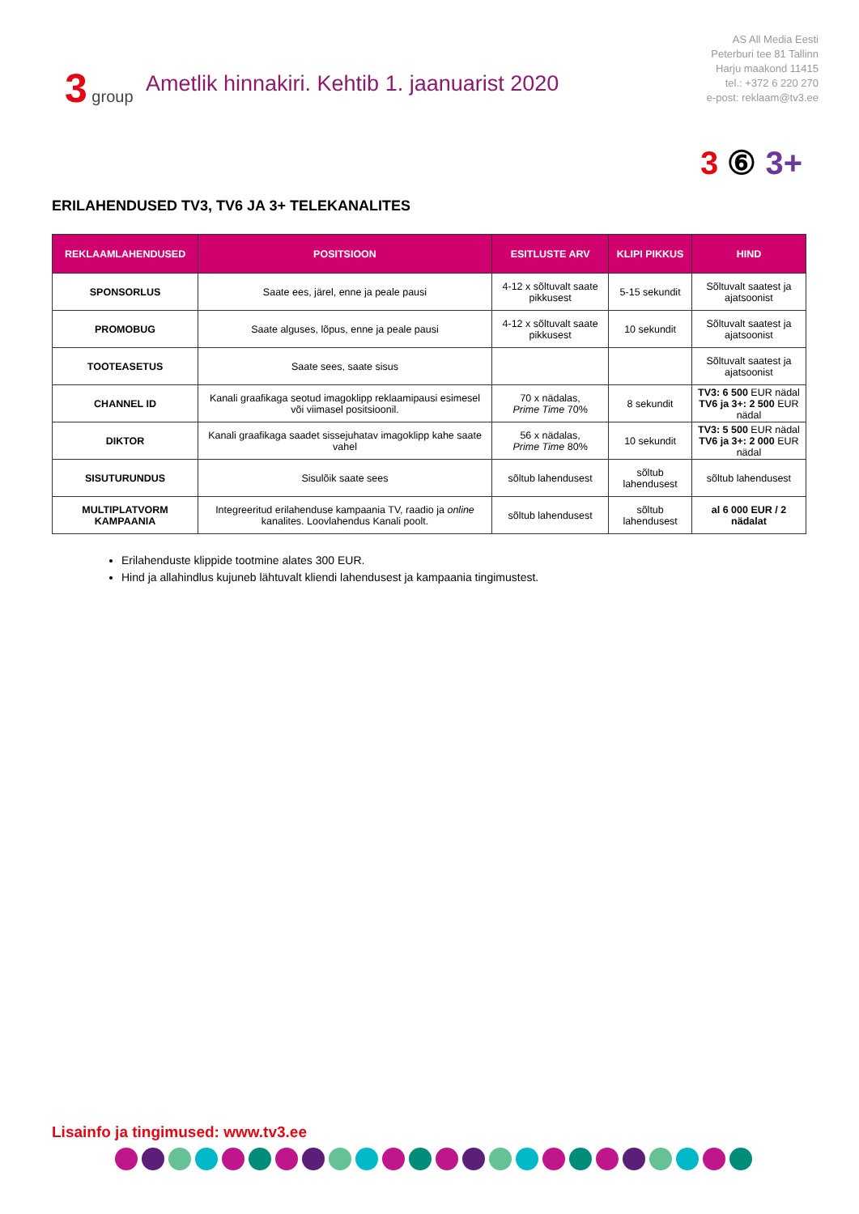3 group
Ametlik hinnakiri. Kehtib 1. jaanuarist 2020
AS All Media Eesti
Peterburi tee 81 Tallinn
Harju maakond 11415
tel.: +372 6 220 270
e-post: reklaam@tv3.ee
3 ⑥ 3+
ERILAHENDUSED TV3, TV6 JA 3+ TELEKANALITES
| REKLAAMLAHENDUSED | POSITSIOON | ESITLUSTE ARV | KLIPI PIKKUS | HIND |
| --- | --- | --- | --- | --- |
| SPONSORLUS | Saate ees, järel, enne ja peale pausi | 4-12 x sõltuvalt saate pikkusest | 5-15 sekundit | Sõltuvalt saatest ja ajatsoonist |
| PROMOBUG | Saate alguses, lõpus, enne ja peale pausi | 4-12 x sõltuvalt saate pikkusest | 10 sekundit | Sõltuvalt saatest ja ajatsoonist |
| TOOTEASETUS | Saate sees, saate sisus | | | Sõltuvalt saatest ja ajatsoonist |
| CHANNEL ID | Kanali graafikaga seotud imagoklipp reklaamipausi esimesel või viimasel positsioonil. | 70 x nädalas, Prime Time 70% | 8 sekundit | TV3: 6 500 EUR nädal TV6 ja 3+: 2 500 EUR nädal |
| DIKTOR | Kanali graafikaga saadet sissejuhatav imagoklipp kahe saate vahel | 56 x nädalas, Prime Time 80% | 10 sekundit | TV3: 5 500 EUR nädal TV6 ja 3+: 2 000 EUR nädal |
| SISUTURUNDUS | Sisulõik saate sees | sõltub lahendusest | sõltub lahendusest | sõltub lahendusest |
| MULTIPLATVORM KAMPAANIA | Integreeritud erilahenduse kampaania TV, raadio ja online kanalites. Loovlahendus Kanali poolt. | sõltub lahendusest | sõltub lahendusest | al 6 000 EUR / 2 nädalat |
Erilahenduste klippide tootmine alates 300 EUR.
Hind ja allahindlus kujuneb lähtuvalt kliendi lahendusest ja kampaania tingimustest.
Lisainfo ja tingimused: www.tv3.ee